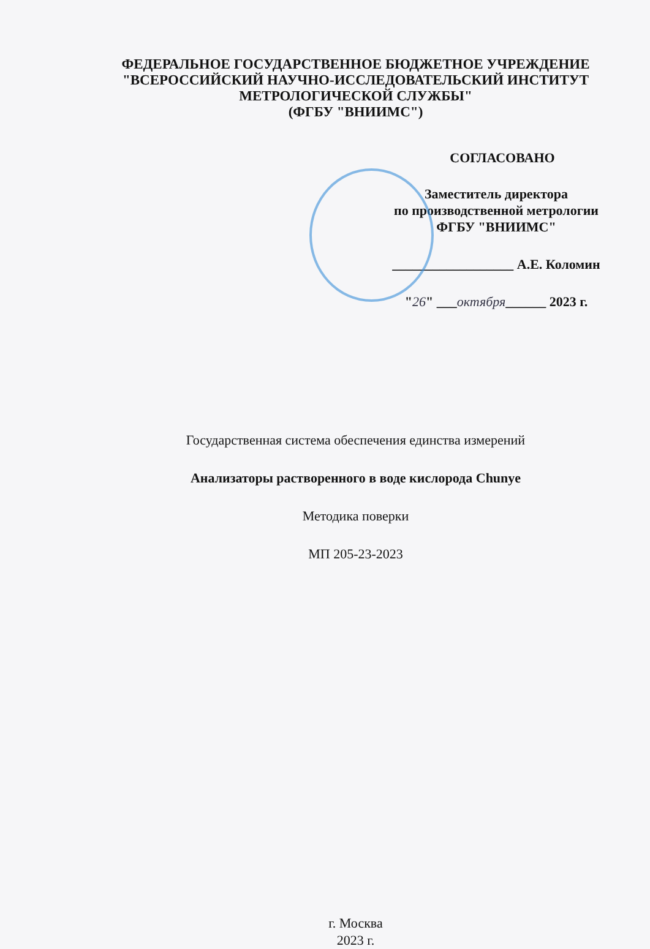ФЕДЕРАЛЬНОЕ ГОСУДАРСТВЕННОЕ БЮДЖЕТНОЕ УЧРЕЖДЕНИЕ
"ВСЕРОССИЙСКИЙ НАУЧНО-ИССЛЕДОВАТЕЛЬСКИЙ ИНСТИТУТ
МЕТРОЛОГИЧЕСКОЙ СЛУЖБЫ"
(ФГБУ "ВНИИМС")
СОГЛАСОВАНО
Заместитель директора
по производственной метрологии
ФГБУ "ВНИИМС"
__________________ А.Е. Коломин
"26" ___октября______ 2023 г.
Государственная система обеспечения единства измерений
Анализаторы растворенного в воде кислорода Chunye
Методика поверки
МП 205-23-2023
г. Москва
2023 г.